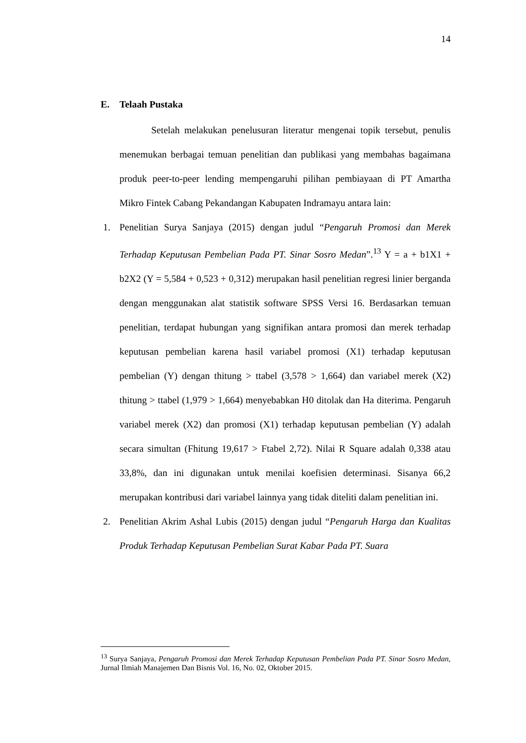14
E. Telaah Pustaka
Setelah melakukan penelusuran literatur mengenai topik tersebut, penulis menemukan berbagai temuan penelitian dan publikasi yang membahas bagaimana produk peer-to-peer lending mempengaruhi pilihan pembiayaan di PT Amartha Mikro Fintek Cabang Pekandangan Kabupaten Indramayu antara lain:
1. Penelitian Surya Sanjaya (2015) dengan judul “Pengaruh Promosi dan Merek Terhadap Keputusan Pembelian Pada PT. Sinar Sosro Medan”.<sup>13</sup> Y = a + b1X1 + b2X2 (Y = 5,584 + 0,523 + 0,312) merupakan hasil penelitian regresi linier berganda dengan menggunakan alat statistik software SPSS Versi 16. Berdasarkan temuan penelitian, terdapat hubungan yang signifikan antara promosi dan merek terhadap keputusan pembelian karena hasil variabel promosi (X1) terhadap keputusan pembelian (Y) dengan thitung > ttabel (3,578 > 1,664) dan variabel merek (X2) thitung > ttabel (1,979 > 1,664) menyebabkan H0 ditolak dan Ha diterima. Pengaruh variabel merek (X2) dan promosi (X1) terhadap keputusan pembelian (Y) adalah secara simultan (Fhitung 19,617 > Ftabel 2,72). Nilai R Square adalah 0,338 atau 33,8%, dan ini digunakan untuk menilai koefisien determinasi. Sisanya 66,2 merupakan kontribusi dari variabel lainnya yang tidak diteliti dalam penelitian ini.
2. Penelitian Akrim Ashal Lubis (2015) dengan judul “Pengaruh Harga dan Kualitas Produk Terhadap Keputusan Pembelian Surat Kabar Pada PT. Suara
<sup>13</sup> Surya Sanjaya, Pengaruh Promosi dan Merek Terhadap Keputusan Pembelian Pada PT. Sinar Sosro Medan, Jurnal Ilmiah Manajemen Dan Bisnis Vol. 16, No. 02, Oktober 2015.